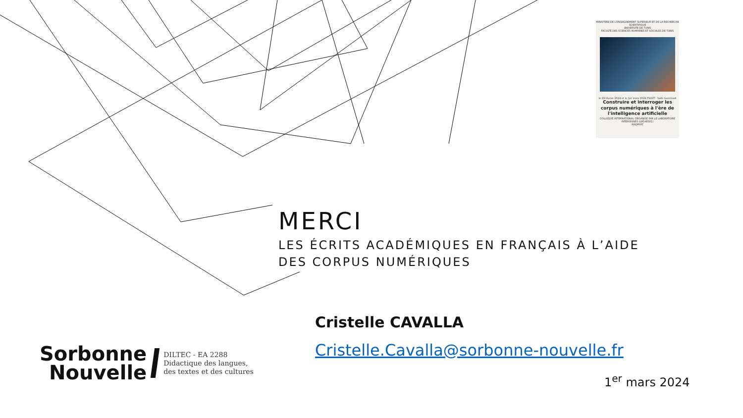MINISTÈRE DE L'ENSEIGNEMENT SUPÉRIEUR ET DE LA RECHERCHE SCIENTIFIQUE
UNIVERSITÉ DE TUNIS
FACULTÉ DES SCIENCES HUMAINES ET SOCIALES DE TUNIS
le 29 février 2024 et le 1er mars 2024 FSHST - Salle Guermadi
Construire et interroger les corpus numériques à l'ère de l'intelligence artificielle
COLLOQUE INTERNATIONAL ORGANISÉ PAR LE LABORATOIRE INTERSIGNES (LR14ES01)
RAQMYAT
MERCI
LES ÉCRITS ACADÉMIQUES EN FRANÇAIS À L’AIDE DES CORPUS NUMÉRIQUES
Cristelle CAVALLA
Cristelle.Cavalla@sorbonne-nouvelle.fr
1<sup>er</sup> mars 2024
Sorbonne
Nouvelle
DILTEC - EA 2288
Didactique des langues,
des textes et des cultures